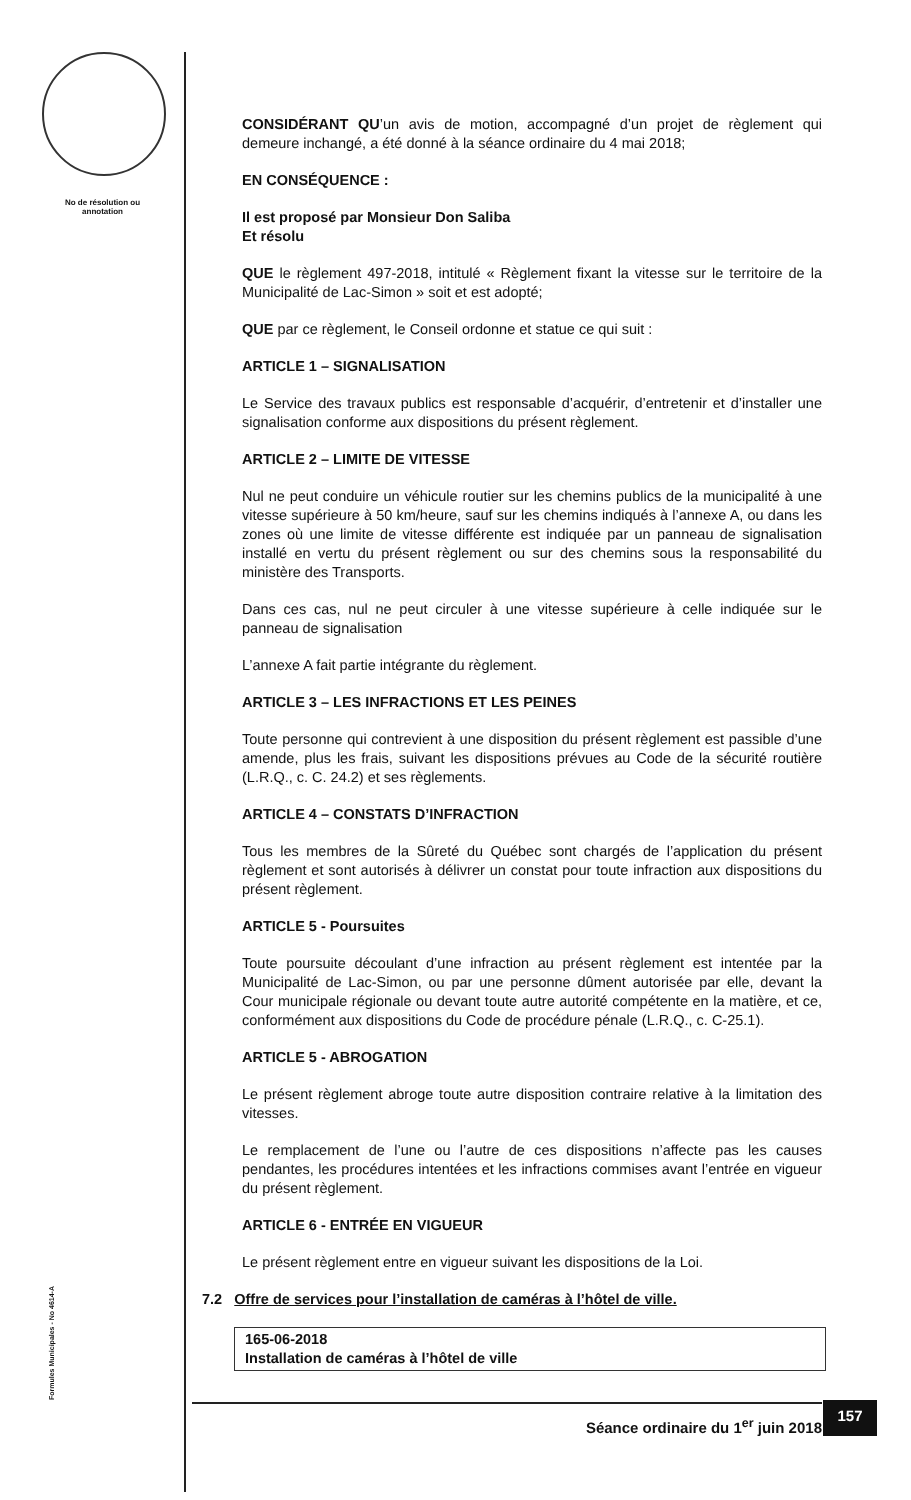No de résolution ou annotation
Formules Municipales - No 4614-A
CONSIDÉRANT QU’un avis de motion, accompagné d’un projet de règlement qui demeure inchangé, a été donné à la séance ordinaire du 4 mai 2018;
EN CONSÉQUENCE :
Il est proposé par Monsieur Don Saliba
Et résolu
QUE le règlement 497-2018, intitulé « Règlement fixant la vitesse sur le territoire de la Municipalité de Lac-Simon » soit et est adopté;
QUE par ce règlement, le Conseil ordonne et statue ce qui suit :
ARTICLE 1 – SIGNALISATION
Le Service des travaux publics est responsable d’acquérir, d’entretenir et d’installer une signalisation conforme aux dispositions du présent règlement.
ARTICLE 2 – LIMITE DE VITESSE
Nul ne peut conduire un véhicule routier sur les chemins publics de la municipalité à une vitesse supérieure à 50 km/heure, sauf sur les chemins indiqués à l’annexe A, ou dans les zones où une limite de vitesse différente est indiquée par un panneau de signalisation installé en vertu du présent règlement ou sur des chemins sous la responsabilité du ministère des Transports.
Dans ces cas, nul ne peut circuler à une vitesse supérieure à celle indiquée sur le panneau de signalisation
L’annexe A fait partie intégrante du règlement.
ARTICLE 3 – LES INFRACTIONS ET LES PEINES
Toute personne qui contrevient à une disposition du présent règlement est passible d’une amende, plus les frais, suivant les dispositions prévues au Code de la sécurité routière (L.R.Q., c. C. 24.2) et ses règlements.
ARTICLE 4 – CONSTATS D’INFRACTION
Tous les membres de la Sûreté du Québec sont chargés de l’application du présent règlement et sont autorisés à délivrer un constat pour toute infraction aux dispositions du présent règlement.
ARTICLE 5 - Poursuites
Toute poursuite découlant d’une infraction au présent règlement est intentée par la Municipalité de Lac-Simon, ou par une personne dûment autorisée par elle, devant la Cour municipale régionale ou devant toute autre autorité compétente en la matière, et ce, conformément aux dispositions du Code de procédure pénale (L.R.Q., c. C-25.1).
ARTICLE 5 - ABROGATION
Le présent règlement abroge toute autre disposition contraire relative à la limitation des vitesses.
Le remplacement de l’une ou l’autre de ces dispositions n’affecte pas les causes pendantes, les procédures intentées et les infractions commises avant l’entrée en vigueur du présent règlement.
ARTICLE 6 - ENTRÉE EN VIGUEUR
Le présent règlement entre en vigueur suivant les dispositions de la Loi.
7.2 Offre de services pour l’installation de caméras à l’hôtel de ville.
165-06-2018
Installation de caméras à l’hôtel de ville
Séance ordinaire du 1<sup>er</sup> juin 2018 157